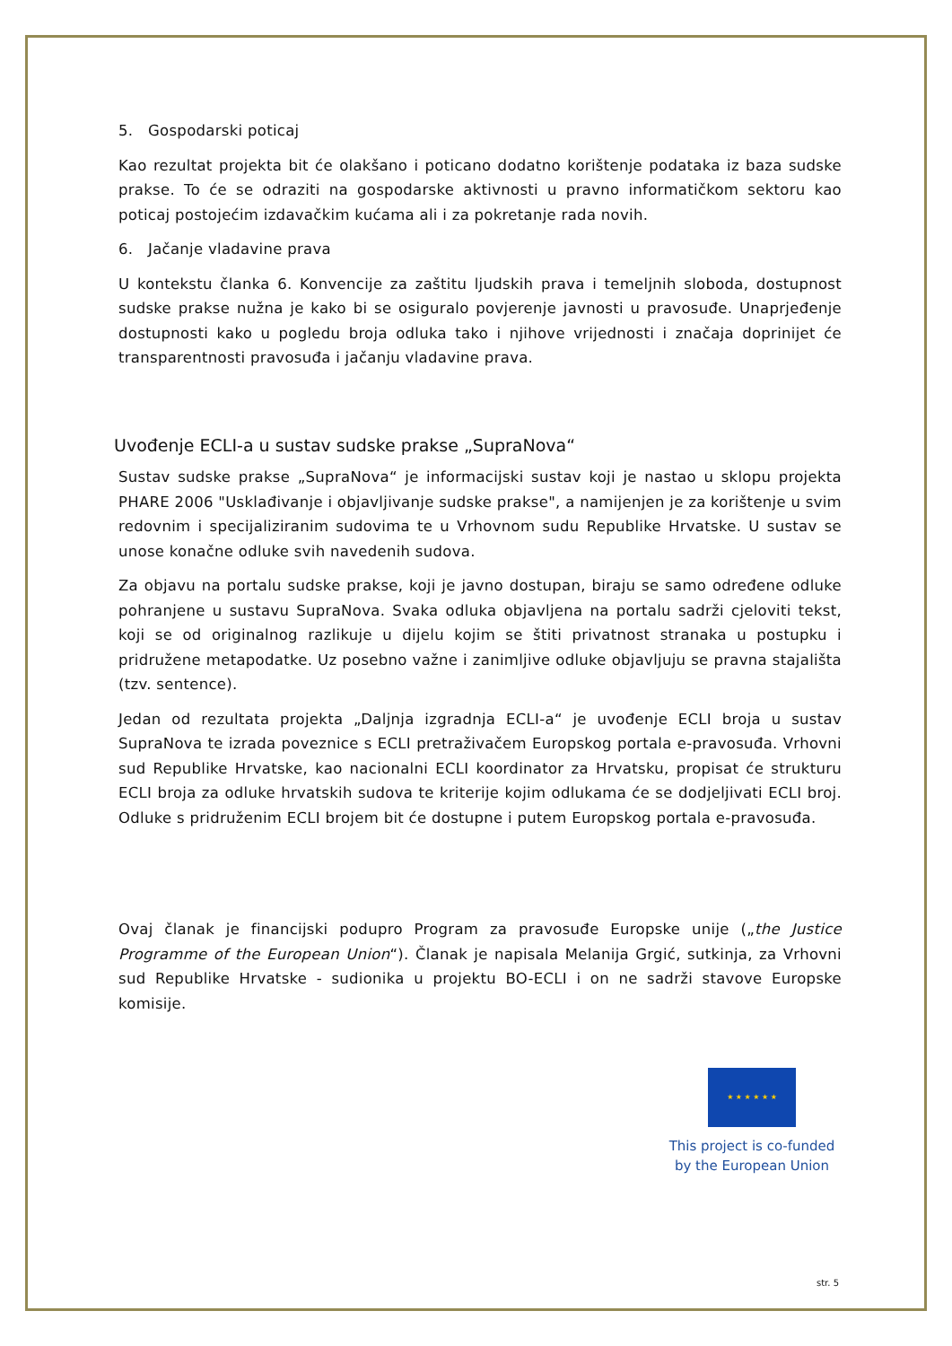5. Gospodarski poticaj
Kao rezultat projekta bit će olakšano i poticano dodatno korištenje podataka iz baza sudske prakse. To će se odraziti na gospodarske aktivnosti u pravno informatičkom sektoru kao poticaj postojećim izdavačkim kućama ali i za pokretanje rada novih.
6. Jačanje vladavine prava
U kontekstu članka 6. Konvencije za zaštitu ljudskih prava i temeljnih sloboda, dostupnost sudske prakse nužna je kako bi se osiguralo povjerenje javnosti u pravosuđe. Unaprjeđenje dostupnosti kako u pogledu broja odluka tako i njihove vrijednosti i značaja doprinijet će transparentnosti pravosuđa i jačanju vladavine prava.
Uvođenje ECLI-a u sustav sudske prakse „SupraNova“
Sustav sudske prakse „SupraNova“ je informacijski sustav koji je nastao u sklopu projekta PHARE 2006 "Usklađivanje i objavljivanje sudske prakse", a namijenjen je za korištenje u svim redovnim i specijaliziranim sudovima te u Vrhovnom sudu Republike Hrvatske. U sustav se unose konačne odluke svih navedenih sudova.
Za objavu na portalu sudske prakse, koji je javno dostupan, biraju se samo određene odluke pohranjene u sustavu SupraNova. Svaka odluka objavljena na portalu sadrži cjeloviti tekst, koji se od originalnog razlikuje u dijelu kojim se štiti privatnost stranaka u postupku i pridružene metapodatke. Uz posebno važne i zanimljive odluke objavljuju se pravna stajališta (tzv. sentence).
Jedan od rezultata projekta „Daljnja izgradnja ECLI-a“ je uvođenje ECLI broja u sustav SupraNova te izrada poveznice s ECLI pretraživačem Europskog portala e-pravosuđa. Vrhovni sud Republike Hrvatske, kao nacionalni ECLI koordinator za Hrvatsku, propisat će strukturu ECLI broja za odluke hrvatskih sudova te kriterije kojim odlukama će se dodjeljivati ECLI broj. Odluke s pridruženim ECLI brojem bit će dostupne i putem Europskog portala e-pravosuđa.
Ovaj članak je financijski podupro Program za pravosuđe Europske unije („the Justice Programme of the European Union“). Članak je napisala Melanija Grgić, sutkinja, za Vrhovni sud Republike Hrvatske - sudionika u projektu BO-ECLI i on ne sadrži stavove Europske komisije.
★ ★ ★ ★ ★ ★
This project is co-funded by the European Union
str. 5